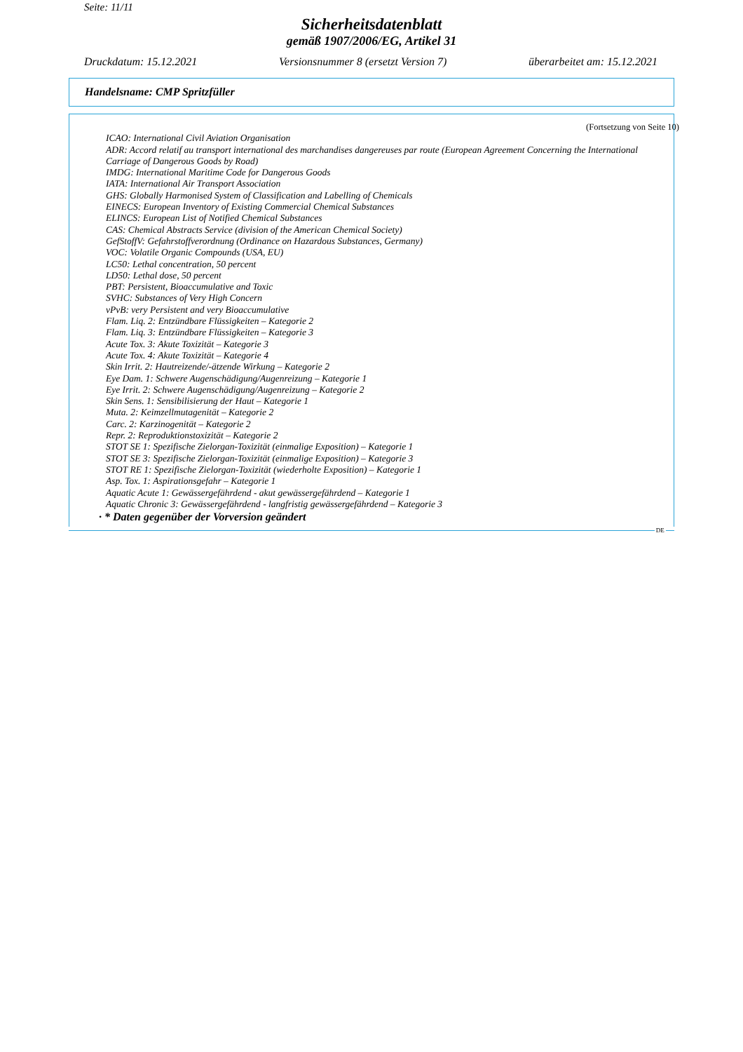Seite: 11/11
Sicherheitsdatenblatt
gemäß 1907/2006/EG, Artikel 31
Druckdatum: 15.12.2021 Versionsnummer 8 (ersetzt Version 7) überarbeitet am: 15.12.2021
Handelsname: CMP Spritzfüller
(Fortsetzung von Seite 10)
ICAO: International Civil Aviation Organisation
ADR: Accord relatif au transport international des marchandises dangereuses par route (European Agreement Concerning the International Carriage of Dangerous Goods by Road)
IMDG: International Maritime Code for Dangerous Goods
IATA: International Air Transport Association
GHS: Globally Harmonised System of Classification and Labelling of Chemicals
EINECS: European Inventory of Existing Commercial Chemical Substances
ELINCS: European List of Notified Chemical Substances
CAS: Chemical Abstracts Service (division of the American Chemical Society)
GefStoffV: Gefahrstoffverordnung (Ordinance on Hazardous Substances, Germany)
VOC: Volatile Organic Compounds (USA, EU)
LC50: Lethal concentration, 50 percent
LD50: Lethal dose, 50 percent
PBT: Persistent, Bioaccumulative and Toxic
SVHC: Substances of Very High Concern
vPvB: very Persistent and very Bioaccumulative
Flam. Liq. 2: Entzündbare Flüssigkeiten – Kategorie 2
Flam. Liq. 3: Entzündbare Flüssigkeiten – Kategorie 3
Acute Tox. 3: Akute Toxizität – Kategorie 3
Acute Tox. 4: Akute Toxizität – Kategorie 4
Skin Irrit. 2: Hautreizende/-ätzende Wirkung – Kategorie 2
Eye Dam. 1: Schwere Augenschädigung/Augenreizung – Kategorie 1
Eye Irrit. 2: Schwere Augenschädigung/Augenreizung – Kategorie 2
Skin Sens. 1: Sensibilisierung der Haut – Kategorie 1
Muta. 2: Keimzellmutagenität – Kategorie 2
Carc. 2: Karzinogenität – Kategorie 2
Repr. 2: Reproduktionstoxizität – Kategorie 2
STOT SE 1: Spezifische Zielorgan-Toxizität (einmalige Exposition) – Kategorie 1
STOT SE 3: Spezifische Zielorgan-Toxizität (einmalige Exposition) – Kategorie 3
STOT RE 1: Spezifische Zielorgan-Toxizität (wiederholte Exposition) – Kategorie 1
Asp. Tox. 1: Aspirationsgefahr – Kategorie 1
Aquatic Acute 1: Gewässergefährdend - akut gewässergefährdend – Kategorie 1
Aquatic Chronic 3: Gewässergefährdend - langfristig gewässergefährdend – Kategorie 3
· * Daten gegenüber der Vorversion geändert
DE